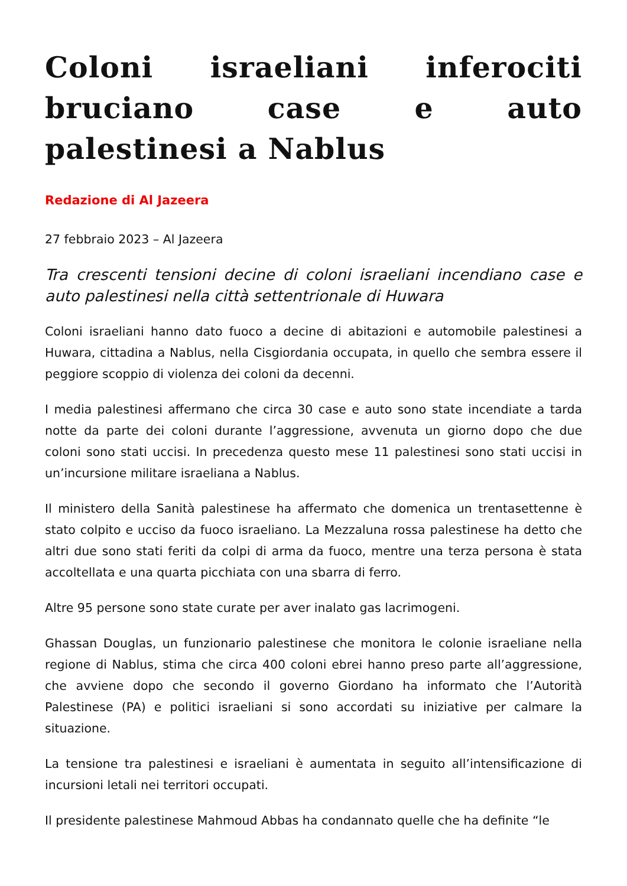Coloni israeliani inferociti bruciano case e auto palestinesi a Nablus
Redazione di Al Jazeera
27 febbraio 2023 – Al Jazeera
Tra crescenti tensioni decine di coloni israeliani incendiano case e auto palestinesi nella città settentrionale di Huwara
Coloni israeliani hanno dato fuoco a decine di abitazioni e automobile palestinesi a Huwara, cittadina a Nablus, nella Cisgiordania occupata, in quello che sembra essere il peggiore scoppio di violenza dei coloni da decenni.
I media palestinesi affermano che circa 30 case e auto sono state incendiate a tarda notte da parte dei coloni durante l’aggressione, avvenuta un giorno dopo che due coloni sono stati uccisi. In precedenza questo mese 11 palestinesi sono stati uccisi in un’incursione militare israeliana a Nablus.
Il ministero della Sanità palestinese ha affermato che domenica un trentasettenne è stato colpito e ucciso da fuoco israeliano. La Mezzaluna rossa palestinese ha detto che altri due sono stati feriti da colpi di arma da fuoco, mentre una terza persona è stata accoltellata e una quarta picchiata con una sbarra di ferro.
Altre 95 persone sono state curate per aver inalato gas lacrimogeni.
Ghassan Douglas, un funzionario palestinese che monitora le colonie israeliane nella regione di Nablus, stima che circa 400 coloni ebrei hanno preso parte all’aggressione, che avviene dopo che secondo il governo Giordano ha informato che l’Autorità Palestinese (PA) e politici israeliani si sono accordati su iniziative per calmare la situazione.
La tensione tra palestinesi e israeliani è aumentata in seguito all’intensificazione di incursioni letali nei territori occupati.
Il presidente palestinese Mahmoud Abbas ha condannato quelle che ha definite “le